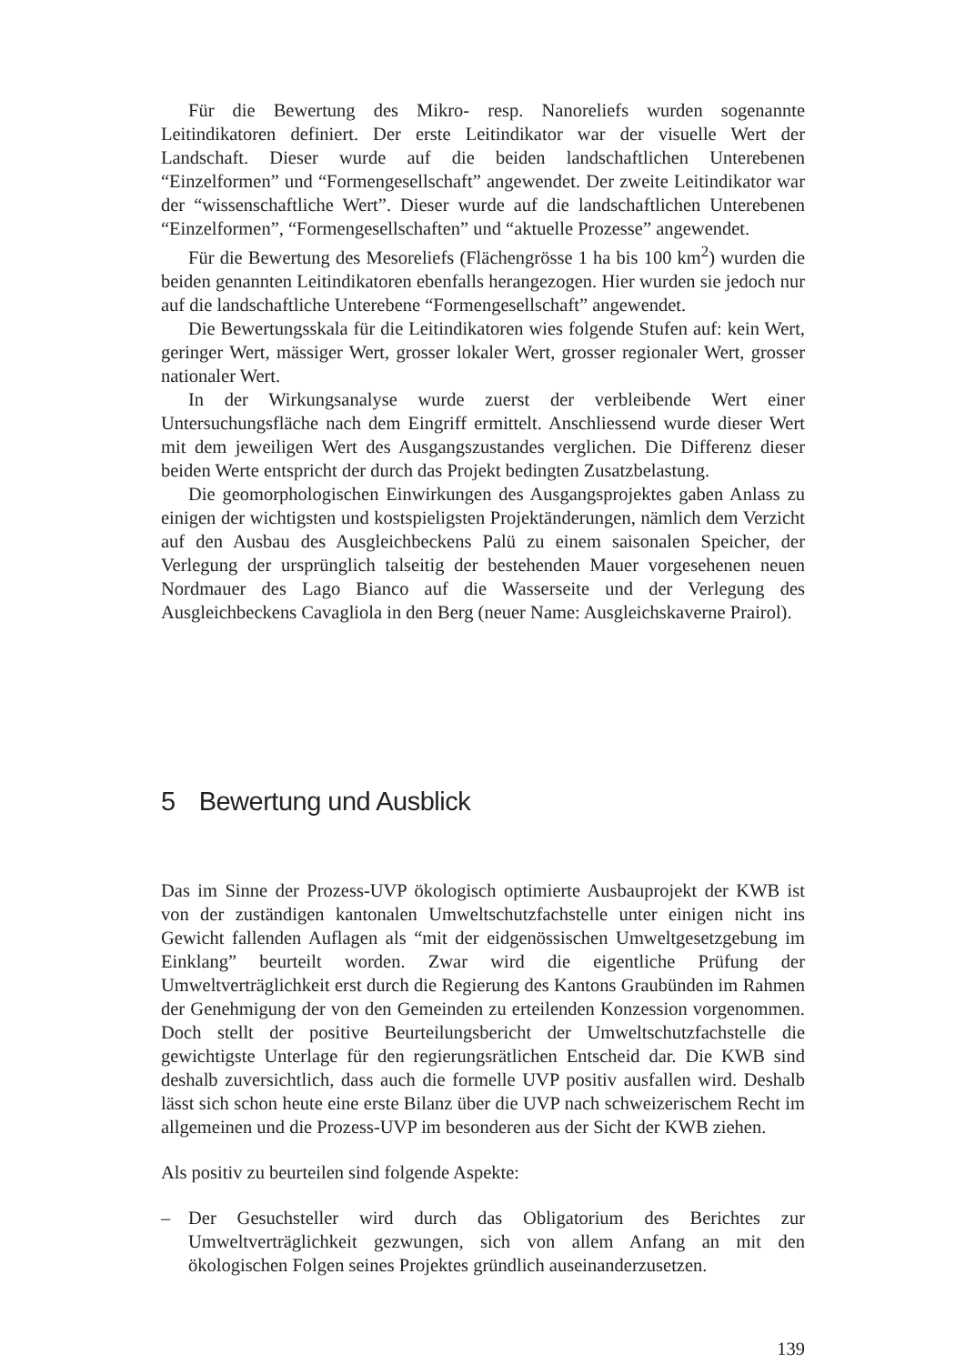Für die Bewertung des Mikro- resp. Nanoreliefs wurden sogenannte Leitindikatoren definiert. Der erste Leitindikator war der visuelle Wert der Landschaft. Dieser wurde auf die beiden landschaftlichen Unterebenen “Einzelformen” und “Formengesellschaft” angewendet. Der zweite Leitindikator war der “wissenschaftliche Wert”. Dieser wurde auf die landschaftlichen Unterebenen “Einzelformen”, “Formengesellschaften” und “aktuelle Prozesse” angewendet.
Für die Bewertung des Mesoreliefs (Flächengrösse 1 ha bis 100 km<sup>2</sup>) wurden die beiden genannten Leitindikatoren ebenfalls herangezogen. Hier wurden sie jedoch nur auf die landschaftliche Unterebene “Formengesellschaft” angewendet.
Die Bewertungsskala für die Leitindikatoren wies folgende Stufen auf: kein Wert, geringer Wert, mässiger Wert, grosser lokaler Wert, grosser regionaler Wert, grosser nationaler Wert.
In der Wirkungsanalyse wurde zuerst der verbleibende Wert einer Untersuchungsfläche nach dem Eingriff ermittelt. Anschliessend wurde dieser Wert mit dem jeweiligen Wert des Ausgangszustandes verglichen. Die Differenz dieser beiden Werte entspricht der durch das Projekt bedingten Zusatzbelastung.
Die geomorphologischen Einwirkungen des Ausgangsprojektes gaben Anlass zu einigen der wichtigsten und kostspieligsten Projektänderungen, nämlich dem Verzicht auf den Ausbau des Ausgleichbeckens Palü zu einem saisonalen Speicher, der Verlegung der ursprünglich talseitig der bestehenden Mauer vorgesehenen neuen Nordmauer des Lago Bianco auf die Wasserseite und der Verlegung des Ausgleichbeckens Cavagliola in den Berg (neuer Name: Ausgleichskaverne Prairol).
5 Bewertung und Ausblick
Das im Sinne der Prozess-UVP ökologisch optimierte Ausbauprojekt der KWB ist von der zuständigen kantonalen Umweltschutzfachstelle unter einigen nicht ins Gewicht fallenden Auflagen als “mit der eidgenössischen Umweltgesetzgebung im Einklang” beurteilt worden. Zwar wird die eigentliche Prüfung der Umweltverträglichkeit erst durch die Regierung des Kantons Graubünden im Rahmen der Genehmigung der von den Gemeinden zu erteilenden Konzession vorgenommen. Doch stellt der positive Beurteilungsbericht der Umweltschutzfachstelle die gewichtigste Unterlage für den regierungsrätlichen Entscheid dar. Die KWB sind deshalb zuversichtlich, dass auch die formelle UVP positiv ausfallen wird. Deshalb lässt sich schon heute eine erste Bilanz über die UVP nach schweizerischem Recht im allgemeinen und die Prozess-UVP im besonderen aus der Sicht der KWB ziehen.
Als positiv zu beurteilen sind folgende Aspekte:
– Der Gesuchsteller wird durch das Obligatorium des Berichtes zur Umweltverträglichkeit gezwungen, sich von allem Anfang an mit den ökologischen Folgen seines Projektes gründlich auseinanderzusetzen.
139